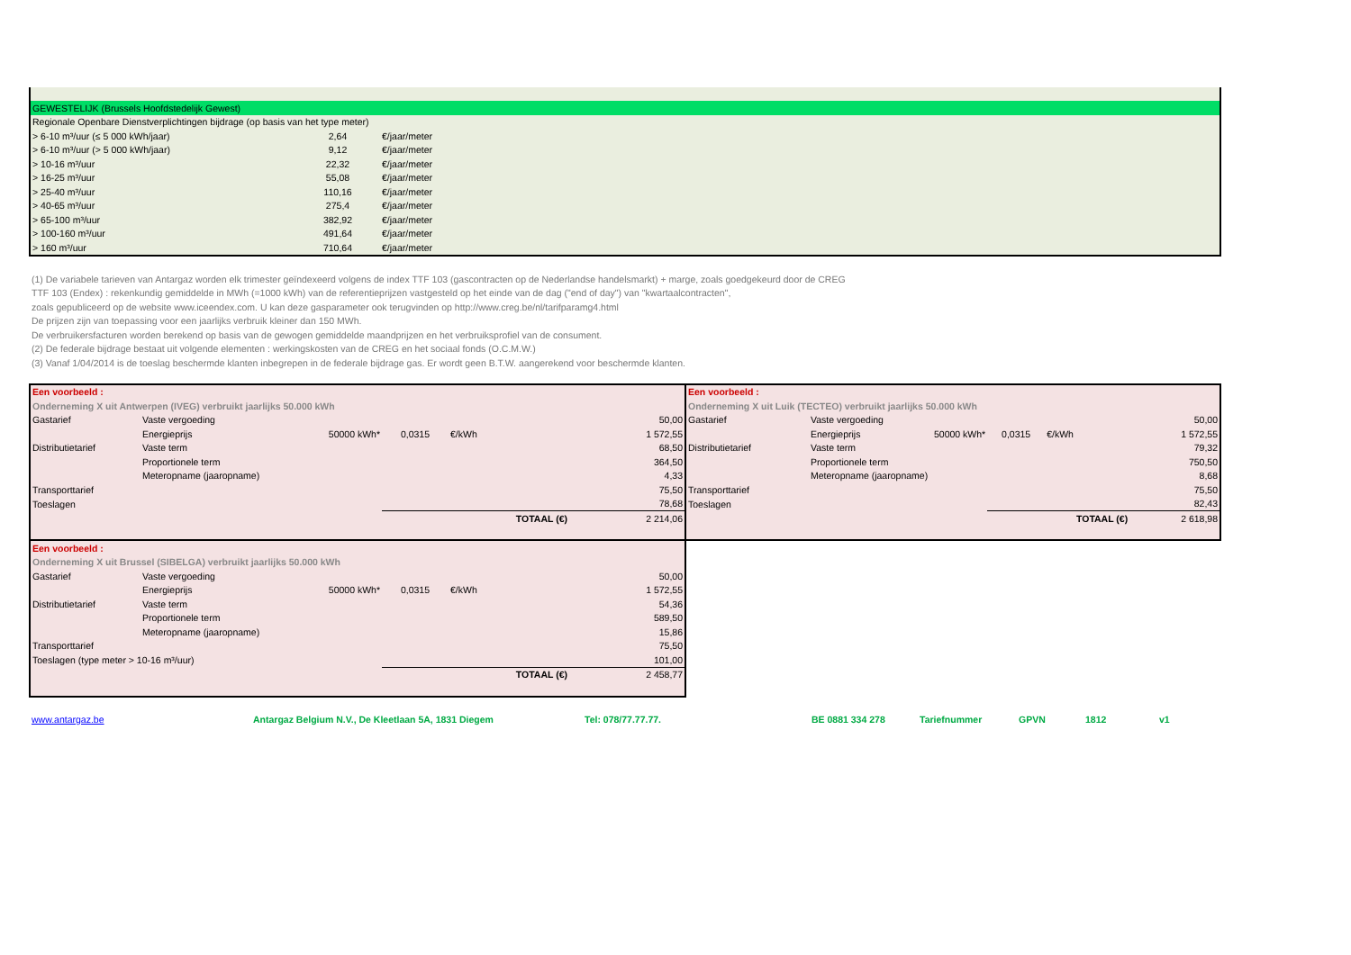| GEWESTELIJK (Brussels Hoofdstedelijk Gewest) | | | |
| Regionale Openbare Dienstverplichtingen bijdrage (op basis van het type meter) | | | |
| > 6-10 m³/uur (≤ 5 000 kWh/jaar) | 2,64 | €/jaar/meter | |
| > 6-10 m³/uur (> 5 000 kWh/jaar) | 9,12 | €/jaar/meter | |
| > 10-16 m³/uur | 22,32 | €/jaar/meter | |
| > 16-25 m³/uur | 55,08 | €/jaar/meter | |
| > 25-40 m³/uur | 110,16 | €/jaar/meter | |
| > 40-65 m³/uur | 275,4 | €/jaar/meter | |
| > 65-100 m³/uur | 382,92 | €/jaar/meter | |
| > 100-160 m³/uur | 491,64 | €/jaar/meter | |
| > 160 m³/uur | 710,64 | €/jaar/meter | |
(1) De variabele tarieven van Antargaz worden elk trimester geïndexeerd volgens de index TTF 103 (gascontracten op de Nederlandse handelsmarkt) + marge, zoals goedgekeurd door de CREG
TTF 103 (Endex) : rekenkundig gemiddelde in MWh (=1000 kWh) van de referentieprijzen vastgesteld op het einde van de dag ("end of day") van "kwartaalcontracten",
zoals gepubliceerd op de website www.iceendex.com. U kan deze gasparameter ook terugvinden op http://www.creg.be/nl/tarifparamg4.html
De prijzen zijn van toepassing voor een jaarlijks verbruik kleiner dan 150 MWh.
De verbruikersfacturen worden berekend op basis van de gewogen gemiddelde maandprijzen en het verbruiksprofiel van de consument.
(2) De federale bijdrage bestaat uit volgende elementen : werkingskosten van de CREG en het sociaal fonds (O.C.M.W.)
(3) Vanaf 1/04/2014 is de toeslag beschermde klanten inbegrepen in de federale bijdrage gas. Er wordt geen B.T.W. aangerekend voor beschermde klanten.
| Een voorbeeld : | | | | | |
| Onderneming X uit Antwerpen (IVEG) verbruikt jaarlijks 50.000 kWh | | | | | |
| Gastarief | Vaste vergoeding | | | | 50,00 |
| | Energieprijs | 50000 kWh* | 0,0315 | €/kWh | 1 572,55 |
| Distributietarief | Vaste term | | | | 68,50 |
| | Proportionele term | | | | 364,50 |
| | Meteropname (jaaropname) | | | | 4,33 |
| Transporttarief | | | | | 75,50 |
| Toeslagen | | | | | 78,68 |
| | | | | TOTAAL (€) | 2 214,06 |
| Een voorbeeld : | | | | | |
| Onderneming X uit Brussel (SIBELGA) verbruikt jaarlijks 50.000 kWh | | | | | |
| Gastarief | Vaste vergoeding | | | | 50,00 |
| | Energieprijs | 50000 kWh* | 0,0315 | €/kWh | 1 572,55 |
| Distributietarief | Vaste term | | | | 54,36 |
| | Proportionele term | | | | 589,50 |
| | Meteropname (jaaropname) | | | | 15,86 |
| Transporttarief | | | | | 75,50 |
| Toeslagen (type meter > 10-16 m³/uur) | | | | | 101,00 |
| | | | | TOTAAL (€) | 2 458,77 |
| Een voorbeeld : | | | | | |
| Onderneming X uit Luik (TECTEO) verbruikt jaarlijks 50.000 kWh | | | | | |
| Gastarief | Vaste vergoeding | | | | 50,00 |
| | Energieprijs | 50000 kWh* | 0,0315 | €/kWh | 1 572,55 |
| Distributietarief | Vaste term | | | | 79,32 |
| | Proportionele term | | | | 750,50 |
| | Meteropname (jaaropname) | | | | 8,68 |
| Transporttarief | | | | | 75,50 |
| Toeslagen | | | | | 82,43 |
| | | | | TOTAAL (€) | 2 618,98 |
www.antargaz.be Antargaz Belgium N.V., De Kleetlaan 5A, 1831 Diegem Tel: 078/77.77.77. BE 0881 334 278 Tariefnummer GPVN 1812 v1